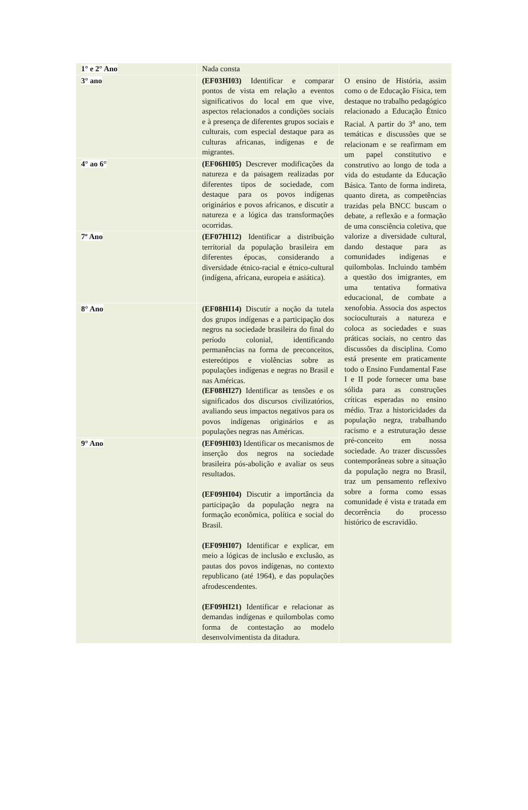| 1° e 2° Ano | Nada consta | |
| 3° ano | (EF03HI03) Identificar e comparar pontos de vista em relação a eventos significativos do local em que vive, aspectos relacionados a condições sociais e à presença de diferentes grupos sociais e culturais, com especial destaque para as culturas africanas, indígenas e de migrantes. | O ensino de História, assim como o de Educação Física, tem destaque no trabalho pedagógico relacionado a Educação Étnico Racial. A partir do 3<sup>a</sup> ano, tem temáticas e discussões que se relacionam e se reafirmam em um papel constitutivo e construtivo ao longo de toda a vida do estudante da Educação Básica. Tanto de forma indireta, quanto direta, as competências trazidas pela BNCC buscam o debate, a reflexão e a formação de uma consciência coletiva, que valorize a diversidade cultural, dando destaque para as comunidades indígenas e quilombolas. Incluindo também a questão dos imigrantes, em uma tentativa formativa educacional, de combate a xenofobia. Associa dos aspectos socioculturais a natureza e coloca as sociedades e suas práticas sociais, no centro das discussões da disciplina. Como está presente em praticamente todo o Ensino Fundamental Fase I e II pode fornecer uma base sólida para as construções críticas esperadas no ensino médio. Traz a historicidades da população negra, trabalhando racismo e a estruturação desse pré-conceito em nossa sociedade. Ao trazer discussões contemporâneas sobre a situação da população negra no Brasil, traz um pensamento reflexivo sobre a forma como essas comunidade é vista e tratada em decorrência do processo histórico de escravidão. |
| 4° ao 6° | (EF06HI05) Descrever modificações da natureza e da paisagem realizadas por diferentes tipos de sociedade, com destaque para os povos indígenas originários e povos africanos, e discutir a natureza e a lógica das transformações ocorridas. | |
| 7º Ano | (EF07HI12) Identificar a distribuição territorial da população brasileira em diferentes épocas, considerando a diversidade étnico-racial e étnico-cultural (indígena, africana, europeia e asiática). | |
| 8° Ano | (EF08HI14) Discutir a noção da tutela dos grupos indígenas e a participação dos negros na sociedade brasileira do final do período colonial, identificando permanências na forma de preconceitos, estereótipos e violências sobre as populações indígenas e negras no Brasil e nas Américas. (EF08HI27) Identificar as tensões e os significados dos discursos civilizatórios, avaliando seus impactos negativos para os povos indígenas originários e as populações negras nas Américas. | |
| 9° Ano | (EF09HI03) Identificar os mecanismos de inserção dos negros na sociedade brasileira pós-abolição e avaliar os seus resultados. (EF09HI04) Discutir a importância da participação da população negra na formação econômica, política e social do Brasil. (EF09HI07) Identificar e explicar, em meio a lógicas de inclusão e exclusão, as pautas dos povos indígenas, no contexto republicano (até 1964), e das populações afrodescendentes. (EF09HI21) Identificar e relacionar as demandas indígenas e quilombolas como forma de contestação ao modelo desenvolvimentista da ditadura. | |